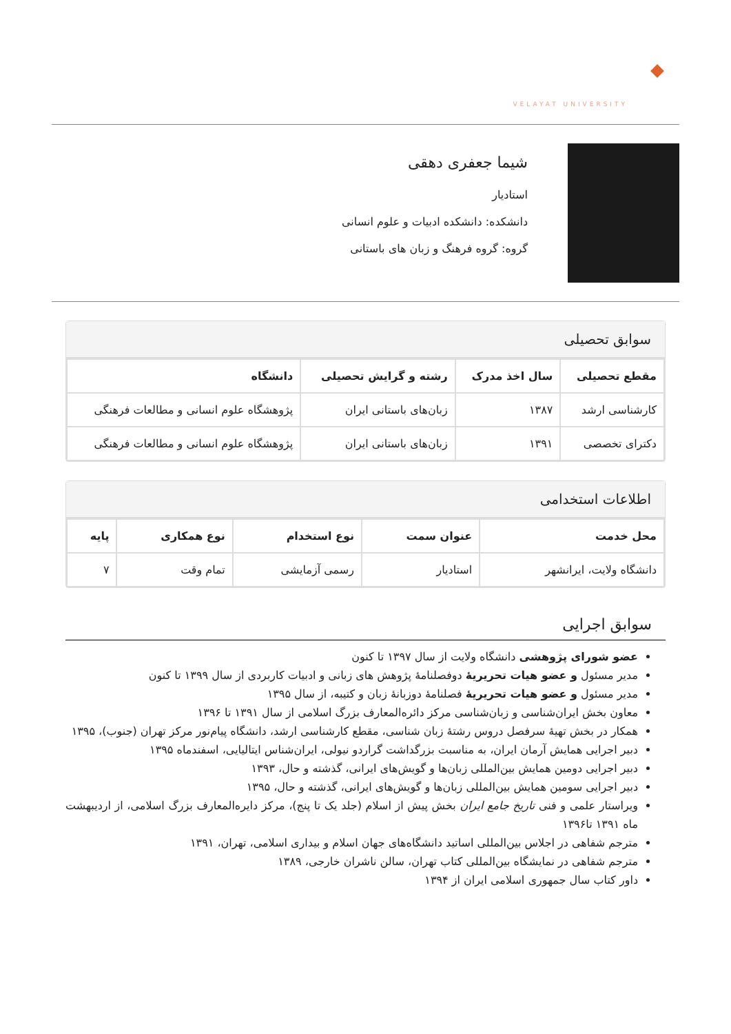VELAYAT UNIVERSITY
شیما جعفری دهقی
استادیار
دانشکده: دانشکده ادبیات و علوم انسانی
گروه: گروه فرهنگ و زبان های باستانی
سوابق تحصیلی
| مقطع تحصیلی | سال اخذ مدرک | رشته و گرایش تحصیلی | دانشگاه |
| --- | --- | --- | --- |
| کارشناسی ارشد | ۱۳۸۷ | زبان‌های باستانی ایران | پژوهشگاه علوم انسانی و مطالعات فرهنگی |
| دکترای تخصصی | ۱۳۹۱ | زبان‌های باستانی ایران | پژوهشگاه علوم انسانی و مطالعات فرهنگی |
اطلاعات استخدامی
| محل خدمت | عنوان سمت | نوع استخدام | نوع همکاری | پایه |
| --- | --- | --- | --- | --- |
| دانشگاه ولایت، ایرانشهر | استادیار | رسمی آزمایشی | تمام وقت | ۷ |
سوابق اجرایی
عضو شورای پژوهشی دانشگاه ولایت از سال ۱۳۹۷ تا کنون
مدیر مسئول و عضو هیات تحریریهٔ دوفصلنامهٔ پژوهش های زبانی و ادبیات کاربردی از سال ۱۳۹۹ تا کنون
مدیر مسئول و عضو هیات تحریریهٔ فصلنامهٔ دوزبانهٔ زبان و کتیبه، از سال ۱۳۹۵
معاون بخش ایران‌شناسی و زبان‌شناسی مرکز دائره‌المعارف بزرگ اسلامی از سال ۱۳۹۱ تا ۱۳۹۶
همکار در بخش تهیهٔ سرفصل دروس رشتهٔ زبان شناسی، مقطع کارشناسی ارشد، دانشگاه پیام‌نور مرکز تهران (جنوب)، ۱۳۹۵
دبیر اجرایی همایش آرمان ایران، به مناسبت بزرگداشت گراردو نیولی، ایران‌شناس ایتالیایی، اسفندماه ۱۳۹۵
دبیر اجرایی دومین همایش بین‌المللی زبان‌ها و گویش‌های ایرانی، گذشته و حال، ۱۳۹۳
دبیر اجرایی سومین همایش بین‌المللی زبان‌ها و گویش‌های ایرانی، گذشته و حال، ۱۳۹۵
ویراستار علمی و فنی تاریخ جامع ایران بخش پیش از اسلام (جلد یک تا پنج)، مرکز دایره‌المعارف بزرگ اسلامی، از اردیبهشت ماه ۱۳۹۱ تا۱۳۹۶
مترجم شفاهی در اجلاس بین‌المللی اساتید دانشگاه‌های جهان اسلام و بیداری اسلامی، تهران، ۱۳۹۱
مترجم شفاهی در نمایشگاه بین‌المللی کتاب تهران، سالن ناشران خارجی، ۱۳۸۹
داور کتاب سال جمهوری اسلامی ایران از ۱۳۹۴